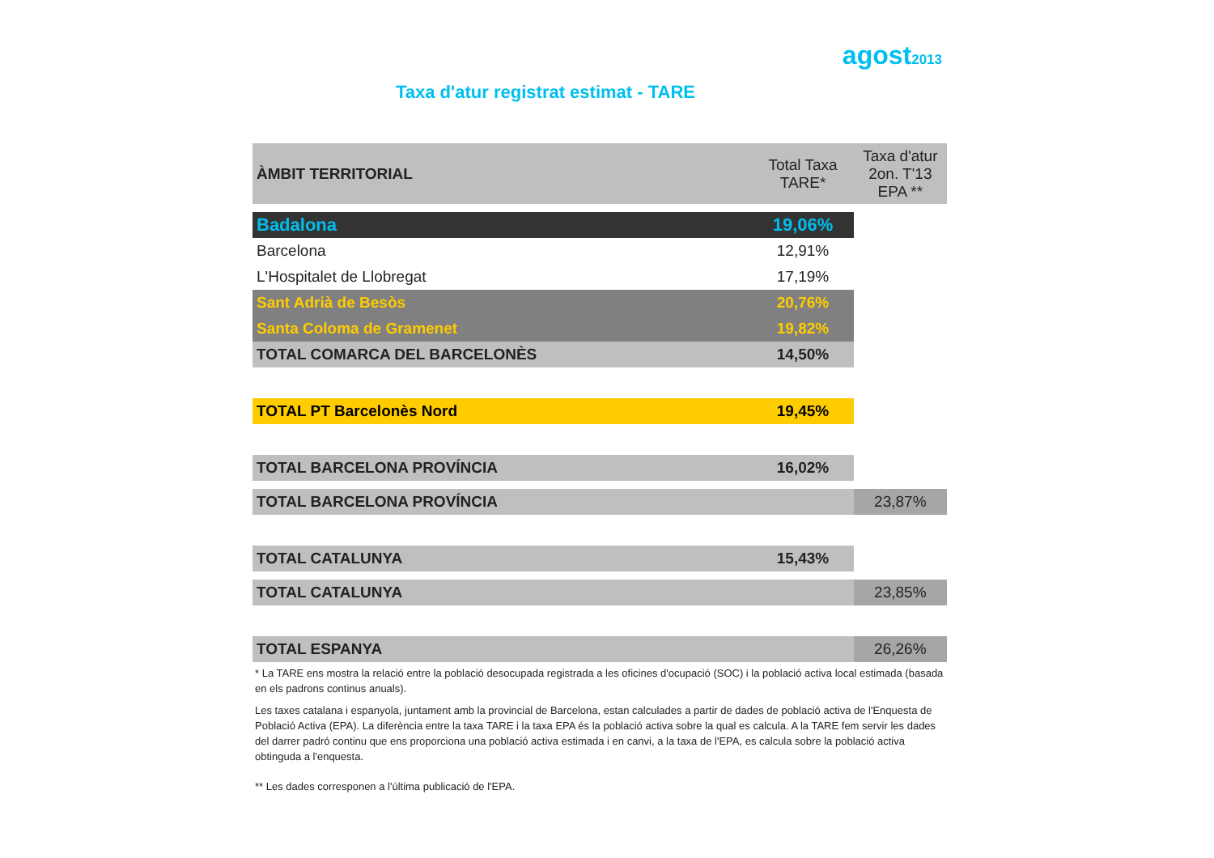agost2013
Taxa d'atur registrat estimat - TARE
| ÀMBIT TERRITORIAL | Total Taxa TARE* | Taxa d'atur 2on. T'13 EPA ** |
| --- | --- | --- |
| Badalona | 19,06% | |
| Barcelona | 12,91% | |
| L'Hospitalet de Llobregat | 17,19% | |
| Sant Adrià de Besòs | 20,76% | |
| Santa Coloma de Gramenet | 19,82% | |
| TOTAL COMARCA DEL BARCELONÈS | 14,50% | |
| TOTAL PT Barcelonès Nord | 19,45% | |
| TOTAL BARCELONA PROVÍNCIA | 16,02% | |
| TOTAL BARCELONA PROVÍNCIA | | 23,87% |
| TOTAL CATALUNYA | 15,43% | |
| TOTAL CATALUNYA | | 23,85% |
| TOTAL ESPANYA | | 26,26% |
* La TARE ens mostra la relació entre la població desocupada registrada a les oficines d'ocupació (SOC) i la població activa local estimada (basada en els padrons continus anuals).
Les taxes catalana i espanyola, juntament amb la provincial de Barcelona, estan calculades a partir de dades de població activa de l'Enquesta de Població Activa (EPA). La diferència entre la taxa TARE i la taxa EPA és la població activa sobre la qual es calcula. A la TARE fem servir les dades del darrer padró continu que ens proporciona una població activa estimada i en canvi, a la taxa de l'EPA, es calcula sobre la població activa obtinguda a l'enquesta.
** Les dades corresponen a l'última publicació de l'EPA.